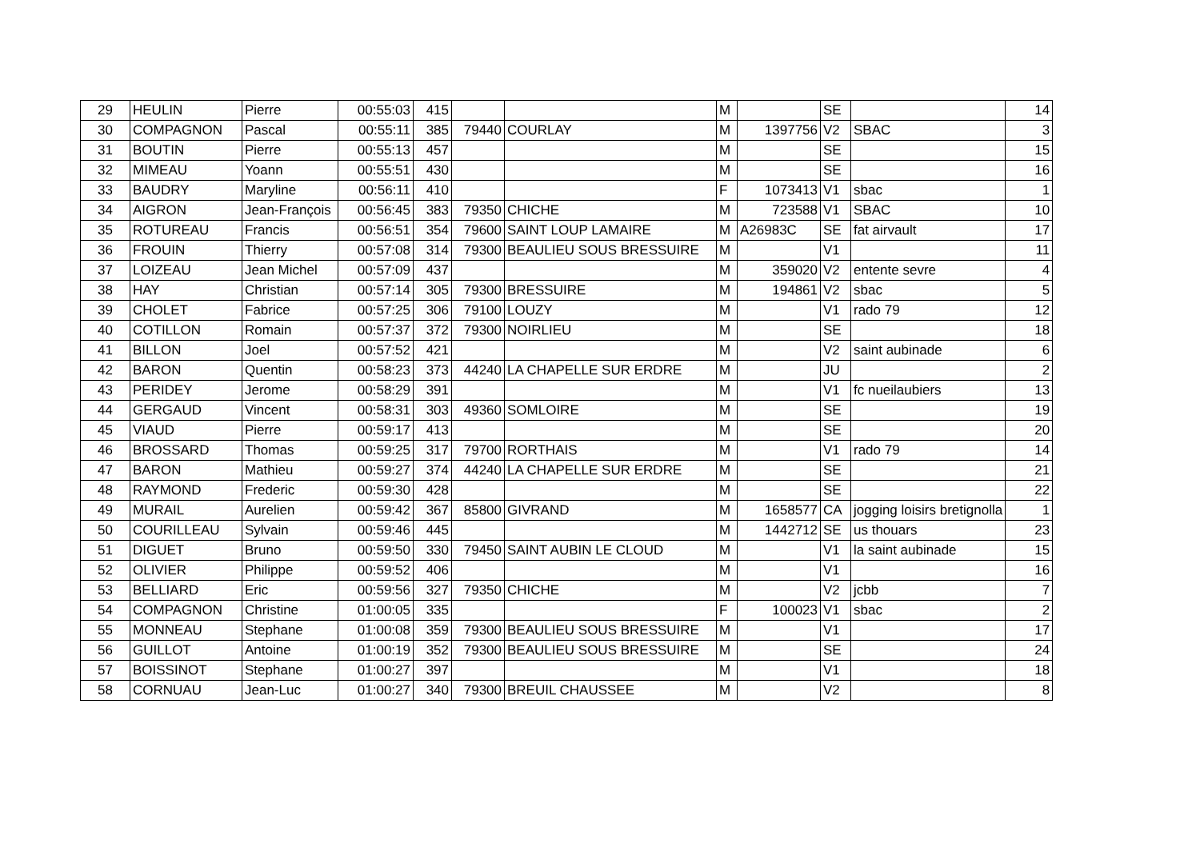| 29 | HEULIN | Pierre | 00:55:03 | 415 | | | M | | SE | | 14 |
| 30 | COMPAGNON | Pascal | 00:55:11 | 385 | 79440 | COURLAY | M | 1397756 | V2 | SBAC | 3 |
| 31 | BOUTIN | Pierre | 00:55:13 | 457 | | | M | | SE | | 15 |
| 32 | MIMEAU | Yoann | 00:55:51 | 430 | | | M | | SE | | 16 |
| 33 | BAUDRY | Maryline | 00:56:11 | 410 | | | F | 1073413 | V1 | sbac | 1 |
| 34 | AIGRON | Jean-François | 00:56:45 | 383 | 79350 | CHICHE | M | 723588 | V1 | SBAC | 10 |
| 35 | ROTUREAU | Francis | 00:56:51 | 354 | 79600 | SAINT LOUP LAMAIRE | M | A26983C | SE | fat airvault | 17 |
| 36 | FROUIN | Thierry | 00:57:08 | 314 | 79300 | BEAULIEU SOUS BRESSUIRE | M | | V1 | | 11 |
| 37 | LOIZEAU | Jean Michel | 00:57:09 | 437 | | | M | 359020 | V2 | entente sevre | 4 |
| 38 | HAY | Christian | 00:57:14 | 305 | 79300 | BRESSUIRE | M | 194861 | V2 | sbac | 5 |
| 39 | CHOLET | Fabrice | 00:57:25 | 306 | 79100 | LOUZY | M | | V1 | rado 79 | 12 |
| 40 | COTILLON | Romain | 00:57:37 | 372 | 79300 | NOIRLIEU | M | | SE | | 18 |
| 41 | BILLON | Joel | 00:57:52 | 421 | | | M | | V2 | saint aubinade | 6 |
| 42 | BARON | Quentin | 00:58:23 | 373 | 44240 | LA CHAPELLE SUR ERDRE | M | | JU | | 2 |
| 43 | PERIDEY | Jerome | 00:58:29 | 391 | | | M | | V1 | fc nueilaubiers | 13 |
| 44 | GERGAUD | Vincent | 00:58:31 | 303 | 49360 | SOMLOIRE | M | | SE | | 19 |
| 45 | VIAUD | Pierre | 00:59:17 | 413 | | | M | | SE | | 20 |
| 46 | BROSSARD | Thomas | 00:59:25 | 317 | 79700 | RORTHAIS | M | | V1 | rado 79 | 14 |
| 47 | BARON | Mathieu | 00:59:27 | 374 | 44240 | LA CHAPELLE SUR ERDRE | M | | SE | | 21 |
| 48 | RAYMOND | Frederic | 00:59:30 | 428 | | | M | | SE | | 22 |
| 49 | MURAIL | Aurelien | 00:59:42 | 367 | 85800 | GIVRAND | M | 1658577 | CA | jogging loisirs bretignolla | 1 |
| 50 | COURILLEAU | Sylvain | 00:59:46 | 445 | | | M | 1442712 | SE | us thouars | 23 |
| 51 | DIGUET | Bruno | 00:59:50 | 330 | 79450 | SAINT AUBIN LE CLOUD | M | | V1 | la saint aubinade | 15 |
| 52 | OLIVIER | Philippe | 00:59:52 | 406 | | | M | | V1 | | 16 |
| 53 | BELLIARD | Eric | 00:59:56 | 327 | 79350 | CHICHE | M | | V2 | jcbb | 7 |
| 54 | COMPAGNON | Christine | 01:00:05 | 335 | | | F | 100023 | V1 | sbac | 2 |
| 55 | MONNEAU | Stephane | 01:00:08 | 359 | 79300 | BEAULIEU SOUS BRESSUIRE | M | | V1 | | 17 |
| 56 | GUILLOT | Antoine | 01:00:19 | 352 | 79300 | BEAULIEU SOUS BRESSUIRE | M | | SE | | 24 |
| 57 | BOISSINOT | Stephane | 01:00:27 | 397 | | | M | | V1 | | 18 |
| 58 | CORNUAU | Jean-Luc | 01:00:27 | 340 | 79300 | BREUIL CHAUSSEE | M | | V2 | | 8 |